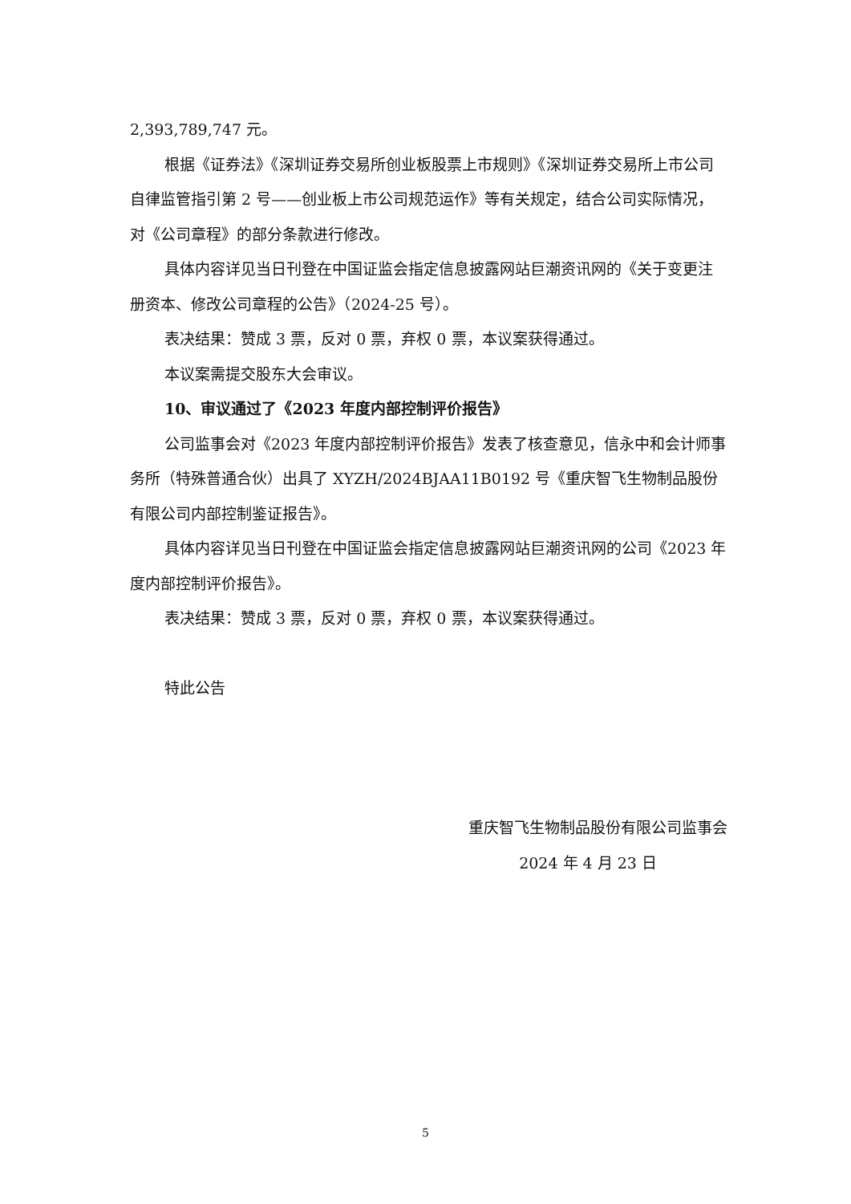2,393,789,747 元。
根据《证券法》《深圳证券交易所创业板股票上市规则》《深圳证券交易所上市公司自律监管指引第 2 号——创业板上市公司规范运作》等有关规定，结合公司实际情况，对《公司章程》的部分条款进行修改。
具体内容详见当日刊登在中国证监会指定信息披露网站巨潮资讯网的《关于变更注册资本、修改公司章程的公告》（2024-25 号）。
表决结果：赞成 3 票，反对 0 票，弃权 0 票，本议案获得通过。
本议案需提交股东大会审议。
10、审议通过了《2023 年度内部控制评价报告》
公司监事会对《2023 年度内部控制评价报告》发表了核查意见，信永中和会计师事务所（特殊普通合伙）出具了 XYZH/2024BJAA11B0192 号《重庆智飞生物制品股份有限公司内部控制鉴证报告》。
具体内容详见当日刊登在中国证监会指定信息披露网站巨潮资讯网的公司《2023 年度内部控制评价报告》。
表决结果：赞成 3 票，反对 0 票，弃权 0 票，本议案获得通过。
特此公告
重庆智飞生物制品股份有限公司监事会
2024 年 4 月 23 日
5